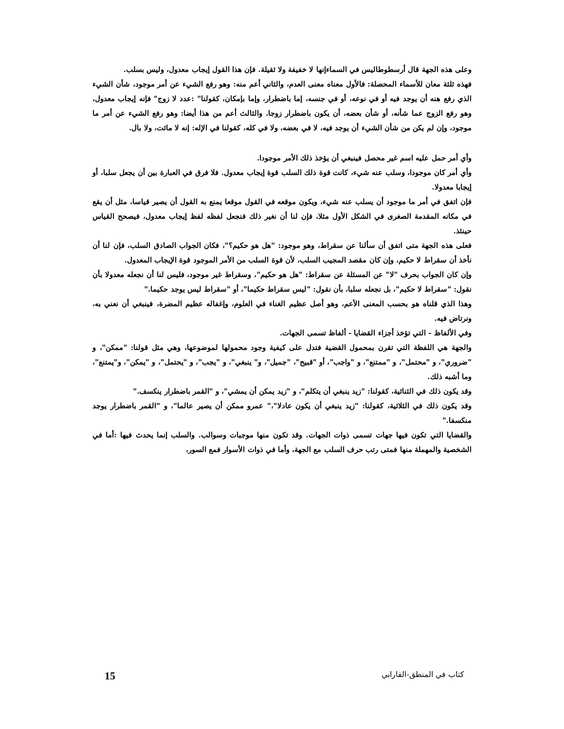وعلى هذه الجهة قال أرسطوطاليس في السماءإنها لا خفيفة ولا ثقيلة. فإن هذا القول إيجاب معدول، وليس بسلب.
فهذه ثلثة معان للأسماء المحصلة: فالأول معناه معنى العدم، والثاني أعم منه: وهو رفع الشيء عن أمر موجود، شأن الشيء الذي رفع هنه أن يوجد فيه أو في نوعه، أو في جنسه، إما باضطرار، وإما بإمكان، كقولنا" :عدد لا زوج" فإنه إيجاب معدول، وهو رفع الزوج عما شأنه، أو شأن بعضه، أن يكون باضطرار زوجا. والثالث أعم من هذا أيضا: وهو رفع الشيء عن أمر ما موجود، وإن لم يكن من شأن الشيء أن يوجد فيه، لا في بعضه، ولا في كله، كقولنا في الإله: إنه لا مائت، ولا بال.
وأي أمر حمل عليه اسم غير محصل فينبغي أن يؤخذ ذلك الأمر موجودا.
وأي أمر كان موجودا، وسلب عنه شيء، كانت قوة ذلك السلب قوة إيجاب معدول. فلا فرق في العبارة بين أن يجعل سلبا، أو إيجابا معدولا.
فإن اتفق في أمر ما موجود أن يسلب عنه شيء، ويكون موقعه في القول موقعا يمنع به القول أن يصير قياسا، مثل أن يقع في مكانه المقدمة الصغرى في الشكل الأول مثلا، فإن لنا أن نغير ذلك فنجعل لفظه لفظ إيجاب معدول، فيصحح القياس حينئذ.
فعلى هذه الجهة متى اتفق أن سألنا عن سقراط، وهو موجود: "هل هو حكيم؟"، فكان الجواب الصادق السلب، فإن لنا أن نأخذ أن سقراط لا حكيم، وإن كان مقصد المجيب السلب، لأن قوة السلب من الأمر الموجود قوة الإيجاب المعدول.
وإن كان الجواب بحرف "لا" عن المسئلة عن سقراط: "هل هو حكيم"، وسقراط غير موجود، فليس لنا أن نجعله معدولا بأن نقول: "سقراط لا حكيم"، بل نجعله سلبا، بأن نقول: "ليس سقراط حكيما"، أو "سقراط ليس يوجد حكيما."
وهذا الذي قلناه هو بحسب المعنى الأعم، وهو أصل عظيم الغناء في العلوم، وإغفاله عظيم المضرة، فينبغي أن نعني به، ونرتاض فيه.
وفي الألفاظ - التي تؤخذ أجزاء القضايا - ألفاظ تسمى الجهات.
والجهة هي اللفظة التي تقرن بمحمول القضية فتدل على كيفية وجود محمولها لموضوعها، وهي مثل قولنا: "ممكن"، و "ضروري"، و "محتمل"، و "ممتنع"، و "واجب"، أو "قبيح"، "جميل"، و" ينبغي"، و "يجب"، و "يحتمل"، و "يمكن"، و"يمتنع"، وما أشبه ذلك.
وقد يكون ذلك في الثنائية، كقولنا: "زيد ينبغي أن يتكلم"، و "زيد يمكن أن يمشي"، و "القمر باضطرار ينكسف."
وقد يكون ذلك في الثلاثية، كقولنا: "زيد ينبغي أن يكون عادلا"،" عمرو ممكن أن يصير عالما"، و "القمر باضطرار يوجد منكسفا."
والقضايا التي تكون فيها جهات تسمى ذوات الجهات. وقد تكون منها موجبات وسوالب. والسلب إنما يحدث فيها :أما في الشخصية والمهملة منها فمتى رتب حرف السلب مع الجهة، وأما في ذوات الأسوار فمع السور،
كتاب في المنطق-الفارابي 15